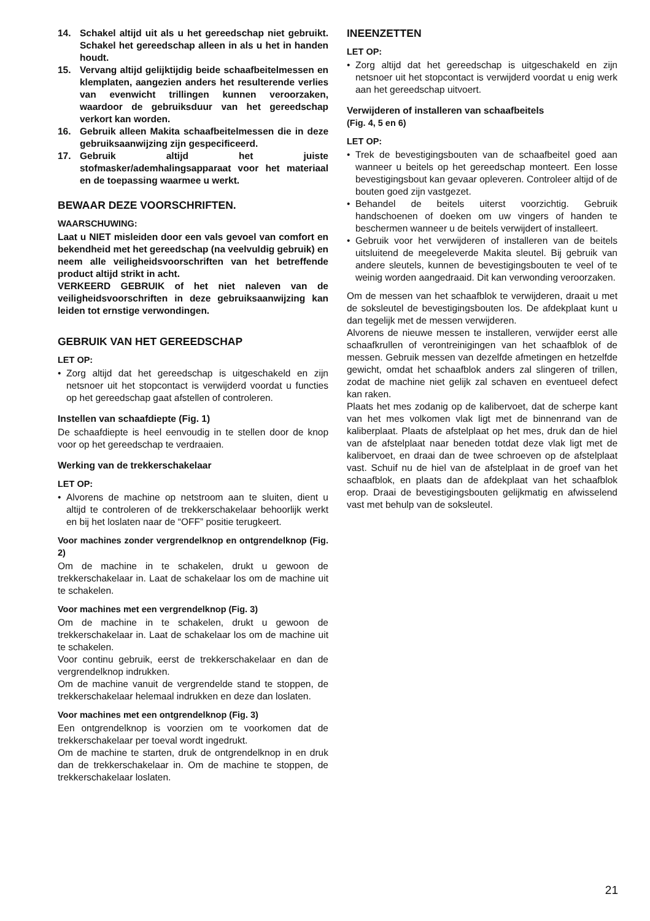14. Schakel altijd uit als u het gereedschap niet gebruikt. Schakel het gereedschap alleen in als u het in handen houdt.
15. Vervang altijd gelijktijdig beide schaafbeitelmessen en klemplaten, aangezien anders het resulterende verlies van evenwicht trillingen kunnen veroorzaken, waardoor de gebruiksduur van het gereedschap verkort kan worden.
16. Gebruik alleen Makita schaafbeitelmessen die in deze gebruiksaanwijzing zijn gespecificeerd.
17. Gebruik altijd het juiste stofmasker/ademhalingsapparaat voor het materiaal en de toepassing waarmee u werkt.
BEWAAR DEZE VOORSCHRIFTEN.
WAARSCHUWING:
Laat u NIET misleiden door een vals gevoel van comfort en bekendheid met het gereedschap (na veelvuldig gebruik) en neem alle veiligheidsvoorschriften van het betreffende product altijd strikt in acht.
VERKEERD GEBRUIK of het niet naleven van de veiligheidsvoorschriften in deze gebruiksaanwijzing kan leiden tot ernstige verwondingen.
GEBRUIK VAN HET GEREEDSCHAP
LET OP:
• Zorg altijd dat het gereedschap is uitgeschakeld en zijn netsnoer uit het stopcontact is verwijderd voordat u functies op het gereedschap gaat afstellen of controleren.
Instellen van schaafdiepte (Fig. 1)
De schaafdiepte is heel eenvoudig in te stellen door de knop voor op het gereedschap te verdraaien.
Werking van de trekkerschakelaar
LET OP:
• Alvorens de machine op netstroom aan te sluiten, dient u altijd te controleren of de trekkerschakelaar behoorlijk werkt en bij het loslaten naar de “OFF” positie terugkeert.
Voor machines zonder vergrendelknop en ontgrendelknop (Fig. 2)
Om de machine in te schakelen, drukt u gewoon de trekkerschakelaar in. Laat de schakelaar los om de machine uit te schakelen.
Voor machines met een vergrendelknop (Fig. 3)
Om de machine in te schakelen, drukt u gewoon de trekkerschakelaar in. Laat de schakelaar los om de machine uit te schakelen.
Voor continu gebruik, eerst de trekkerschakelaar en dan de vergrendelknop indrukken.
Om de machine vanuit de vergrendelde stand te stoppen, de trekkerschakelaar helemaal indrukken en deze dan loslaten.
Voor machines met een ontgrendelknop (Fig. 3)
Een ontgrendelknop is voorzien om te voorkomen dat de trekkerschakelaar per toeval wordt ingedrukt.
Om de machine te starten, druk de ontgrendelknop in en druk dan de trekkerschakelaar in. Om de machine te stoppen, de trekkerschakelaar loslaten.
INEENZETTEN
LET OP:
• Zorg altijd dat het gereedschap is uitgeschakeld en zijn netsnoer uit het stopcontact is verwijderd voordat u enig werk aan het gereedschap uitvoert.
Verwijderen of installeren van schaafbeitels
(Fig. 4, 5 en 6)
LET OP:
• Trek de bevestigingsbouten van de schaafbeitel goed aan wanneer u beitels op het gereedschap monteert. Een losse bevestigingsbout kan gevaar opleveren. Controleer altijd of de bouten goed zijn vastgezet.
• Behandel de beitels uiterst voorzichtig. Gebruik handschoenen of doeken om uw vingers of handen te beschermen wanneer u de beitels verwijdert of installeert.
• Gebruik voor het verwijderen of installeren van de beitels uitsluitend de meegeleverde Makita sleutel. Bij gebruik van andere sleutels, kunnen de bevestigingsbouten te veel of te weinig worden aangedraaid. Dit kan verwonding veroorzaken.
Om de messen van het schaafblok te verwijderen, draait u met de soksleutel de bevestigingsbouten los. De afdekplaat kunt u dan tegelijk met de messen verwijderen.
Alvorens de nieuwe messen te installeren, verwijder eerst alle schaafkrullen of verontreinigingen van het schaafblok of de messen. Gebruik messen van dezelfde afmetingen en hetzelfde gewicht, omdat het schaafblok anders zal slingeren of trillen, zodat de machine niet gelijk zal schaven en eventueel defect kan raken.
Plaats het mes zodanig op de kalibervoet, dat de scherpe kant van het mes volkomen vlak ligt met de binnenrand van de kaliberplaat. Plaats de afstelplaat op het mes, druk dan de hiel van de afstelplaat naar beneden totdat deze vlak ligt met de kalibervoet, en draai dan de twee schroeven op de afstelplaat vast. Schuif nu de hiel van de afstelplaat in de groef van het schaafblok, en plaats dan de afdekplaat van het schaafblok erop. Draai de bevestigingsbouten gelijkmatig en afwisselend vast met behulp van de soksleutel.
21